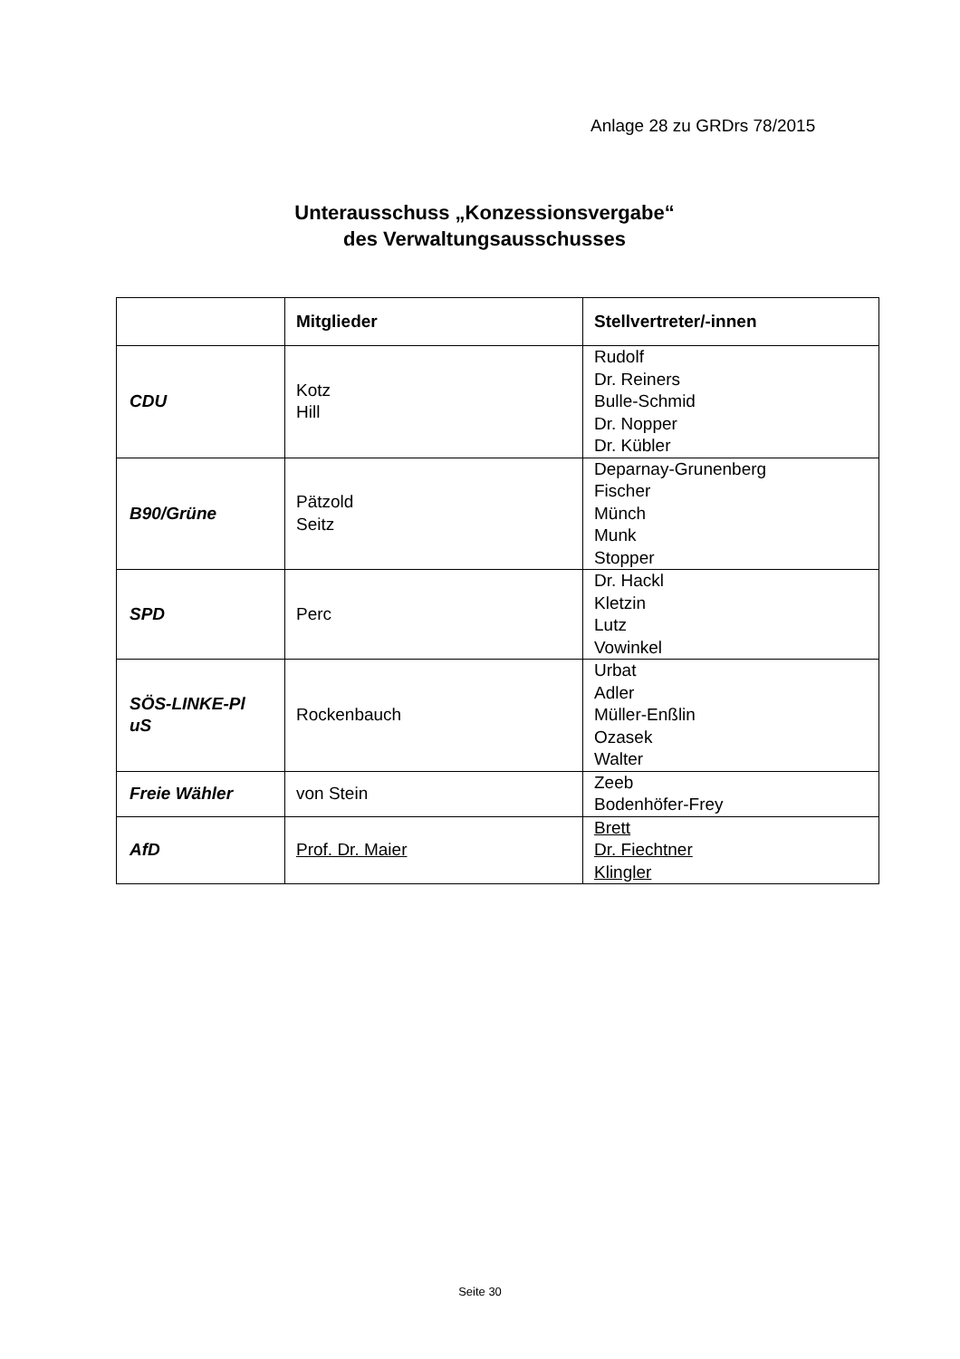Anlage 28 zu GRDrs 78/2015
Unterausschuss „Konzessionsvergabe“
des Verwaltungsausschusses
| | Mitglieder | Stellvertreter/-innen |
| --- | --- | --- |
| CDU | Kotz Hill | Rudolf Dr. Reiners Bulle-Schmid Dr. Nopper Dr. Kübler |
| B90/Grüne | Pätzold Seitz | Deparnay-Grunenberg Fischer Münch Munk Stopper |
| SPD | Perc | Dr. Hackl Kletzin Lutz Vowinkel |
| SÖS-LINKE-Pl uS | Rockenbauch | Urbat Adler Müller-Enßlin Ozasek Walter |
| Freie Wähler | von Stein | Zeeb Bodenhöfer-Frey |
| AfD | Prof. Dr. Maier | Brett Dr. Fiechtner Klingler |
Seite 30